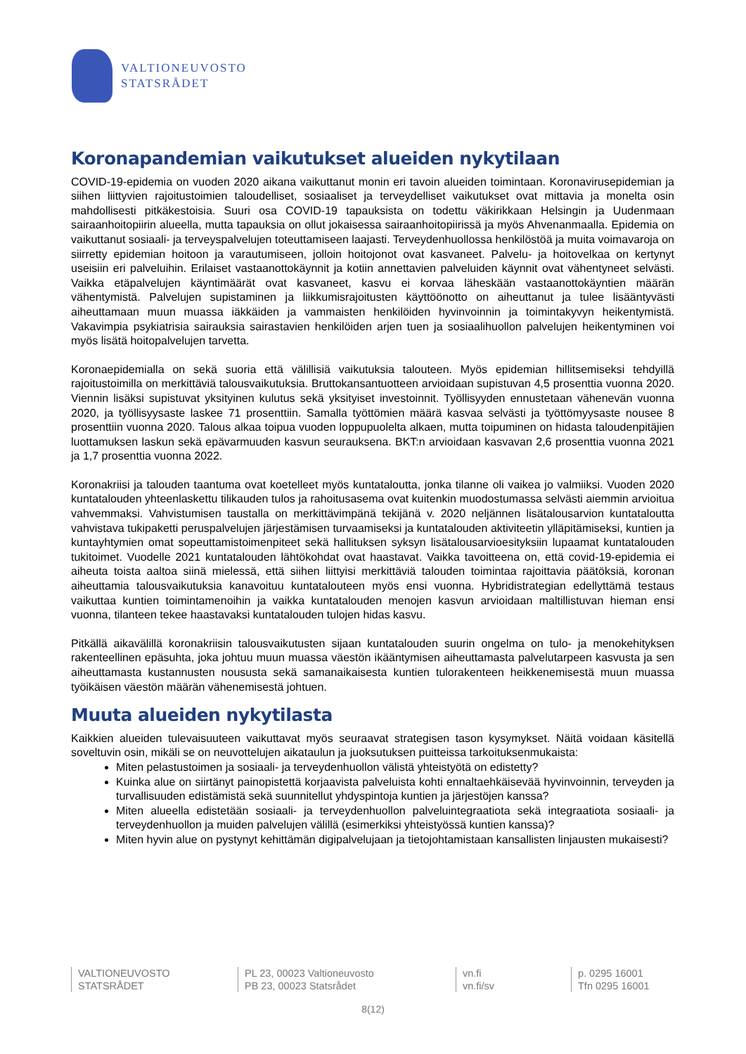VALTIONEUVOSTO
STATSRÅDET
Koronapandemian vaikutukset alueiden nykytilaan
COVID-19-epidemia on vuoden 2020 aikana vaikuttanut monin eri tavoin alueiden toimintaan. Koronavirusepidemian ja siihen liittyvien rajoitustoimien taloudelliset, sosiaaliset ja terveydelliset vaikutukset ovat mittavia ja monelta osin mahdollisesti pitkäkestoisia. Suuri osa COVID-19 tapauksista on todettu väkirikkaan Helsingin ja Uudenmaan sairaanhoitopiirin alueella, mutta tapauksia on ollut jokaisessa sairaanhoitopiirissä ja myös Ahvenanmaalla. Epidemia on vaikuttanut sosiaali- ja terveyspalvelujen toteuttamiseen laajasti. Terveydenhuollossa henkilöstöä ja muita voimavaroja on siirretty epidemian hoitoon ja varautumiseen, jolloin hoitojonot ovat kasvaneet. Palvelu- ja hoitovelkaa on kertynyt useisiin eri palveluihin. Erilaiset vastaanottokäynnit ja kotiin annettavien palveluiden käynnit ovat vähentyneet selvästi. Vaikka etäpalvelujen käyntimäärät ovat kasvaneet, kasvu ei korvaa läheskään vastaanottokäyntien määrän vähentymistä. Palvelujen supistaminen ja liikkumisrajoitusten käyttöönotto on aiheuttanut ja tulee lisääntyvästi aiheuttamaan muun muassa iäkkäiden ja vammaisten henkilöiden hyvinvoinnin ja toimintakyvyn heikentymistä. Vakavimpia psykiatrisia sairauksia sairastavien henkilöiden arjen tuen ja sosiaalihuollon palvelujen heikentyminen voi myös lisätä hoitopalvelujen tarvetta.
Koronaepidemialla on sekä suoria että välillisiä vaikutuksia talouteen. Myös epidemian hillitsemiseksi tehdyillä rajoitustoimilla on merkittäviä talousvaikutuksia. Bruttokansantuotteen arvioidaan supistuvan 4,5 prosenttia vuonna 2020. Viennin lisäksi supistuvat yksityinen kulutus sekä yksityiset investoinnit. Työllisyyden ennustetaan vähenevän vuonna 2020, ja työllisyysaste laskee 71 prosenttiin. Samalla työttömien määrä kasvaa selvästi ja työttömyysaste nousee 8 prosenttiin vuonna 2020. Talous alkaa toipua vuoden loppupuolelta alkaen, mutta toipuminen on hidasta taloudenpitäjien luottamuksen laskun sekä epävarmuuden kasvun seurauksena. BKT:n arvioidaan kasvavan 2,6 prosenttia vuonna 2021 ja 1,7 prosenttia vuonna 2022.
Koronakriisi ja talouden taantuma ovat koetelleet myös kuntataloutta, jonka tilanne oli vaikea jo valmiiksi. Vuoden 2020 kuntatalouden yhteenlaskettu tilikauden tulos ja rahoitusasema ovat kuitenkin muodostumassa selvästi aiemmin arvioitua vahvemmaksi. Vahvistumisen taustalla on merkittävimpänä tekijänä v. 2020 neljännen lisätalousarvion kuntataloutta vahvistava tukipaketti peruspalvelujen järjestämisen turvaamiseksi ja kuntatalouden aktiviteetin ylläpitämiseksi, kuntien ja kuntayhtymien omat sopeuttamistoimenpiteet sekä hallituksen syksyn lisätalousarvioesityksiin lupaamat kuntatalouden tukitoimet. Vuodelle 2021 kuntatalouden lähtökohdat ovat haastavat. Vaikka tavoitteena on, että covid-19-epidemia ei aiheuta toista aaltoa siinä mielessä, että siihen liittyisi merkittäviä talouden toimintaa rajoittavia päätöksiä, koronan aiheuttamia talousvaikutuksia kanavoituu kuntatalouteen myös ensi vuonna. Hybridistrategian edellyttämä testaus vaikuttaa kuntien toimintamenoihin ja vaikka kuntatalouden menojen kasvun arvioidaan maltillistuvan hieman ensi vuonna, tilanteen tekee haastavaksi kuntatalouden tulojen hidas kasvu.
Pitkällä aikavälillä koronakriisin talousvaikutusten sijaan kuntatalouden suurin ongelma on tulo- ja menokehityksen rakenteellinen epäsuhta, joka johtuu muun muassa väestön ikääntymisen aiheuttamasta palvelutarpeen kasvusta ja sen aiheuttamasta kustannusten noususta sekä samanaikaisesta kuntien tulorakenteen heikkenemisestä muun muassa työikäisen väestön määrän vähenemisestä johtuen.
Muuta alueiden nykytilasta
Kaikkien alueiden tulevaisuuteen vaikuttavat myös seuraavat strategisen tason kysymykset. Näitä voidaan käsitellä soveltuvin osin, mikäli se on neuvottelujen aikataulun ja juoksutuksen puitteissa tarkoituksenmukaista:
Miten pelastustoimen ja sosiaali- ja terveydenhuollon välistä yhteistyötä on edistetty?
Kuinka alue on siirtänyt painopistettä korjaavista palveluista kohti ennaltaehkäisevää hyvinvoinnin, terveyden ja turvallisuuden edistämistä sekä suunnitellut yhdyspintoja kuntien ja järjestöjen kanssa?
Miten alueella edistetään sosiaali- ja terveydenhuollon palveluintegraatiota sekä integraatiota sosiaali- ja terveydenhuollon ja muiden palvelujen välillä (esimerkiksi yhteistyössä kuntien kanssa)?
Miten hyvin alue on pystynyt kehittämän digipalvelujaan ja tietojohtamistaan kansallisten linjausten mukaisesti?
VALTIONEUVOSTO
STATSRÅDET
PL 23, 00023 Valtioneuvosto
PB 23, 00023 Statsrådet
vn.fi
vn.fi/sv
p. 0295 16001
Tfn 0295 16001
8(12)